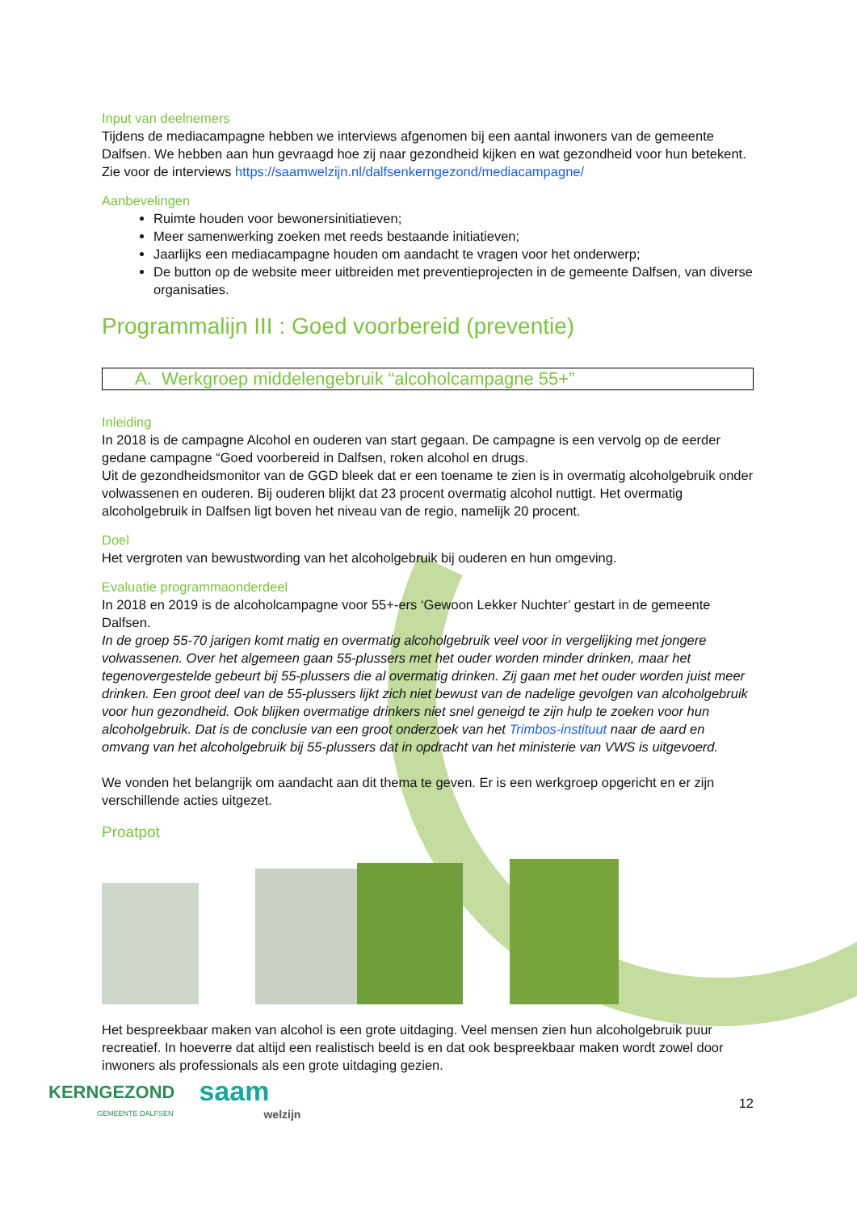Input van deelnemers
Tijdens de mediacampagne hebben we interviews afgenomen bij een aantal inwoners van de gemeente Dalfsen. We hebben aan hun gevraagd hoe zij naar gezondheid kijken en wat gezondheid voor hun betekent. Zie voor de interviews https://saamwelzijn.nl/dalfsenkerngezond/mediacampagne/
Aanbevelingen
Ruimte houden voor bewonersinitiatieven;
Meer samenwerking zoeken met reeds bestaande initiatieven;
Jaarlijks een mediacampagne houden om aandacht te vragen voor het onderwerp;
De button op de website meer uitbreiden met preventieprojecten in de gemeente Dalfsen, van diverse organisaties.
Programmalijn III : Goed voorbereid (preventie)
A. Werkgroep middelengebruik “alcoholcampagne 55+”
Inleiding
In 2018 is de campagne Alcohol en ouderen van start gegaan. De campagne is een vervolg op de eerder gedane campagne “Goed voorbereid in Dalfsen, roken alcohol en drugs.
Uit de gezondheidsmonitor van de GGD bleek dat er een toename te zien is in overmatig alcoholgebruik onder volwassenen en ouderen. Bij ouderen blijkt dat 23 procent overmatig alcohol nuttigt. Het overmatig alcoholgebruik in Dalfsen ligt boven het niveau van de regio, namelijk 20 procent.
Doel
Het vergroten van bewustwording van het alcoholgebruik bij ouderen en hun omgeving.
Evaluatie programmaonderdeel
In 2018 en 2019 is de alcoholcampagne voor 55+-ers ‘Gewoon Lekker Nuchter’ gestart in de gemeente Dalfsen.
In de groep 55-70 jarigen komt matig en overmatig alcoholgebruik veel voor in vergelijking met jongere volwassenen. Over het algemeen gaan 55-plussers met het ouder worden minder drinken, maar het tegenovergestelde gebeurt bij 55-plussers die al overmatig drinken. Zij gaan met het ouder worden juist meer drinken. Een groot deel van de 55-plussers lijkt zich niet bewust van de nadelige gevolgen van alcoholgebruik voor hun gezondheid. Ook blijken overmatige drinkers niet snel geneigd te zijn hulp te zoeken voor hun alcoholgebruik. Dat is de conclusie van een groot onderzoek van het Trimbos-instituut naar de aard en omvang van het alcoholgebruik bij 55-plussers dat in opdracht van het ministerie van VWS is uitgevoerd.
We vonden het belangrijk om aandacht aan dit thema te geven. Er is een werkgroep opgericht en er zijn verschillende acties uitgezet.
Proatpot
Het bespreekbaar maken van alcohol is een grote uitdaging. Veel mensen zien hun alcoholgebruik puur recreatief. In hoeverre dat altijd een realistisch beeld is en dat ook bespreekbaar maken wordt zowel door inwoners als professionals als een grote uitdaging gezien.
KERNGEZOND
GEMEENTE DALFSEN
saam
welzijn
12